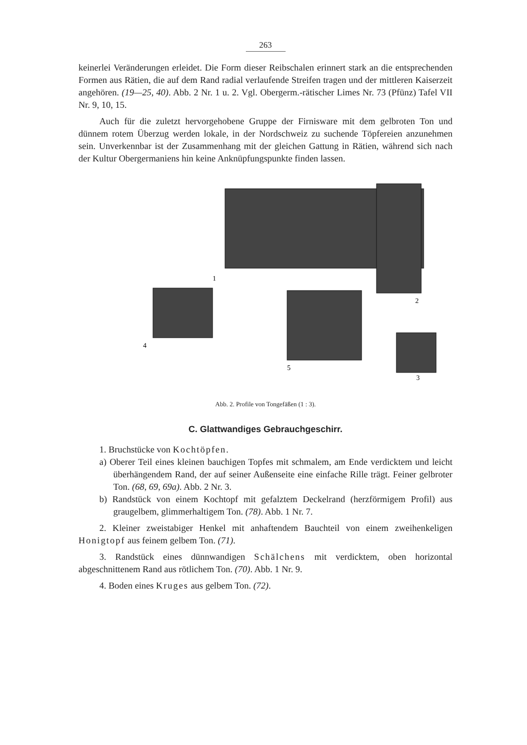263
keinerlei Veränderungen erleidet. Die Form dieser Reibschalen erinnert stark an die entsprechenden Formen aus Rätien, die auf dem Rand radial verlaufende Streifen tragen und der mittleren Kaiserzeit angehören. (19—25, 40). Abb. 2 Nr. 1 u. 2. Vgl. Obergerm.-rätischer Limes Nr. 73 (Pfünz) Tafel VII Nr. 9, 10, 15.
Auch für die zuletzt hervorgehobene Gruppe der Firnisware mit dem gelbroten Ton und dünnem rotem Überzug werden lokale, in der Nordschweiz zu suchende Töpfereien anzunehmen sein. Unverkennbar ist der Zusammenhang mit der gleichen Gattung in Rätien, während sich nach der Kultur Obergermaniens hin keine Anknüpfungspunkte finden lassen.
1
2
4
5
3
Abb. 2. Profile von Tongefäßen (1 : 3).
C. Glattwandiges Gebrauchgeschirr.
1. Bruchstücke von Kochtöpfen.
a) Oberer Teil eines kleinen bauchigen Topfes mit schmalem, am Ende verdicktem und leicht überhängendem Rand, der auf seiner Außenseite eine einfache Rille trägt. Feiner gelbroter Ton. (68, 69, 69a). Abb. 2 Nr. 3.
b) Randstück von einem Kochtopf mit gefalztem Deckelrand (herzförmigem Profil) aus graugelbem, glimmerhaltigem Ton. (78). Abb. 1 Nr. 7.
2. Kleiner zweistabiger Henkel mit anhaftendem Bauchteil von einem zweihenkeligen Honigtopf aus feinem gelbem Ton. (71).
3. Randstück eines dünnwandigen Schälchens mit verdicktem, oben horizontal abgeschnittenem Rand aus rötlichem Ton. (70). Abb. 1 Nr. 9.
4. Boden eines Kruges aus gelbem Ton. (72).